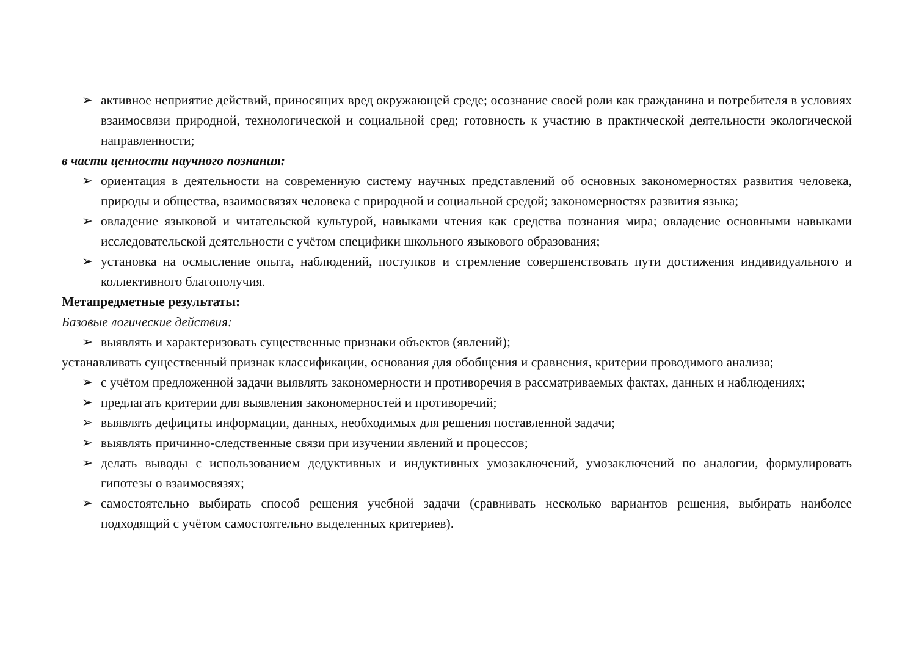➢ активное неприятие действий, приносящих вред окружающей среде; осознание своей роли как гражданина и потребителя в условиях взаимосвязи природной, технологической и социальной сред; готовность к участию в практической деятельности экологической направленности;
в части ценности научного познания:
➢ ориентация в деятельности на современную систему научных представлений об основных закономерностях развития человека, природы и общества, взаимосвязях человека с природной и социальной средой; закономерностях развития языка;
➢ овладение языковой и читательской культурой, навыками чтения как средства познания мира; овладение основными навыками исследовательской деятельности с учётом специфики школьного языкового образования;
➢ установка на осмысление опыта, наблюдений, поступков и стремление совершенствовать пути достижения индивидуального и коллективного благополучия.
Метапредметные результаты:
Базовые логические действия:
➢ выявлять и характеризовать существенные признаки объектов (явлений);
устанавливать существенный признак классификации, основания для обобщения и сравнения, критерии проводимого анализа;
➢ с учётом предложенной задачи выявлять закономерности и противоречия в рассматриваемых фактах, данных и наблюдениях;
➢ предлагать критерии для выявления закономерностей и противоречий;
➢ выявлять дефициты информации, данных, необходимых для решения поставленной задачи;
➢ выявлять причинно-следственные связи при изучении явлений и процессов;
➢ делать выводы с использованием дедуктивных и индуктивных умозаключений, умозаключений по аналогии, формулировать гипотезы о взаимосвязях;
➢ самостоятельно выбирать способ решения учебной задачи (сравнивать несколько вариантов решения, выбирать наиболее подходящий с учётом самостоятельно выделенных критериев).